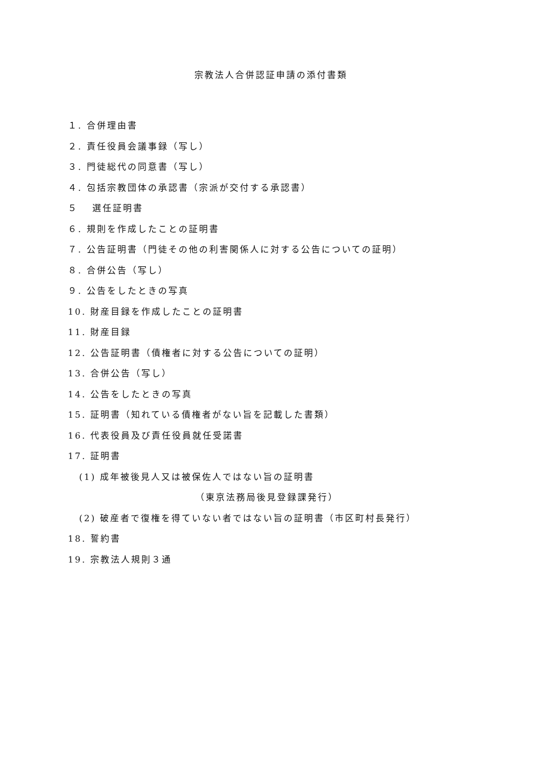宗教法人合併認証申請の添付書類
１. 合併理由書
２. 責任役員会議事録（写し）
３. 門徒総代の同意書（写し）
４. 包括宗教団体の承認書（宗派が交付する承認書）
５　 選任証明書
６. 規則を作成したことの証明書
７. 公告証明書（門徒その他の利害関係人に対する公告についての証明）
８. 合併公告（写し）
９. 公告をしたときの写真
10. 財産目録を作成したことの証明書
11. 財産目録
12. 公告証明書（債権者に対する公告についての証明）
13. 合併公告（写し）
14. 公告をしたときの写真
15. 証明書（知れている債権者がない旨を記載した書類）
16. 代表役員及び責任役員就任受諾書
17. 証明書
(1) 成年被後見人又は被保佐人ではない旨の証明書
（東京法務局後見登録課発行）
(2) 破産者で復権を得ていない者ではない旨の証明書（市区町村長発行）
18. 誓約書
19. 宗教法人規則３通